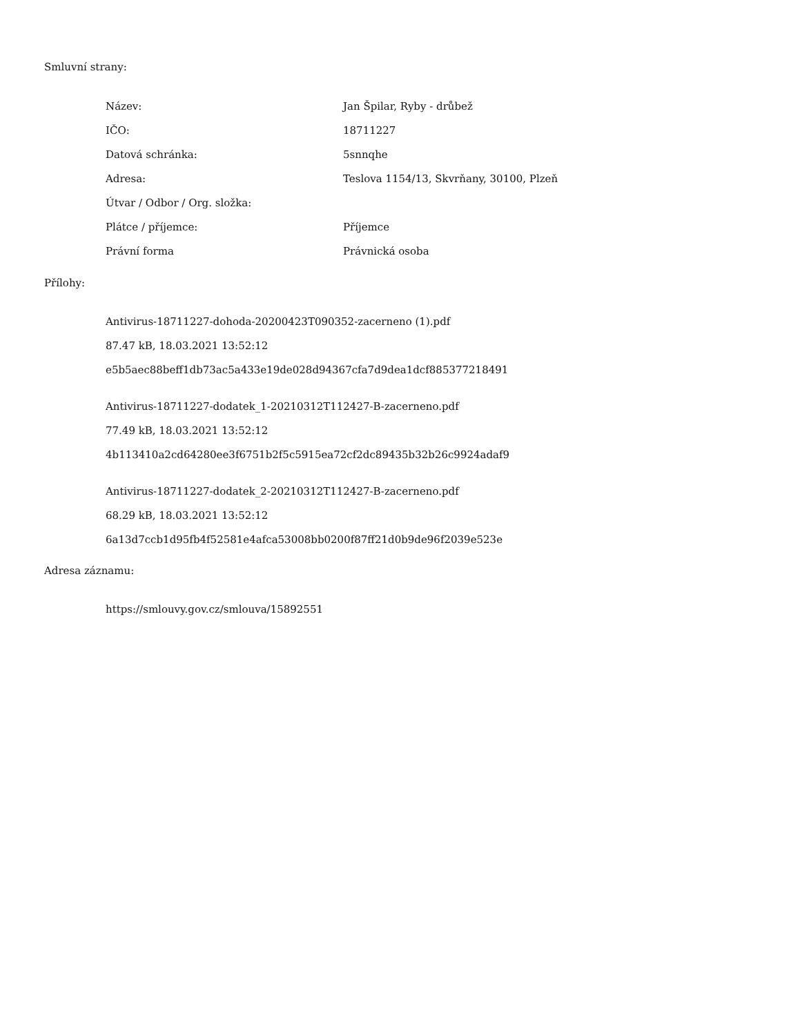Smluvní strany:
| Název: | Jan Špilar, Ryby - drůbež |
| IČO: | 18711227 |
| Datová schránka: | 5snnqhe |
| Adresa: | Teslova 1154/13, Skvrňany, 30100, Plzeň |
| Útvar / Odbor / Org. složka: | |
| Plátce / příjemce: | Příjemce |
| Právní forma | Právnická osoba |
Přílohy:
Antivirus-18711227-dohoda-20200423T090352-zacerneno (1).pdf
87.47 kB, 18.03.2021 13:52:12
e5b5aec88beff1db73ac5a433e19de028d94367cfa7d9dea1dcf885377218491
Antivirus-18711227-dodatek_1-20210312T112427-B-zacerneno.pdf
77.49 kB, 18.03.2021 13:52:12
4b113410a2cd64280ee3f6751b2f5c5915ea72cf2dc89435b32b26c9924adaf9
Antivirus-18711227-dodatek_2-20210312T112427-B-zacerneno.pdf
68.29 kB, 18.03.2021 13:52:12
6a13d7ccb1d95fb4f52581e4afca53008bb0200f87ff21d0b9de96f2039e523e
Adresa záznamu:
https://smlouvy.gov.cz/smlouva/15892551